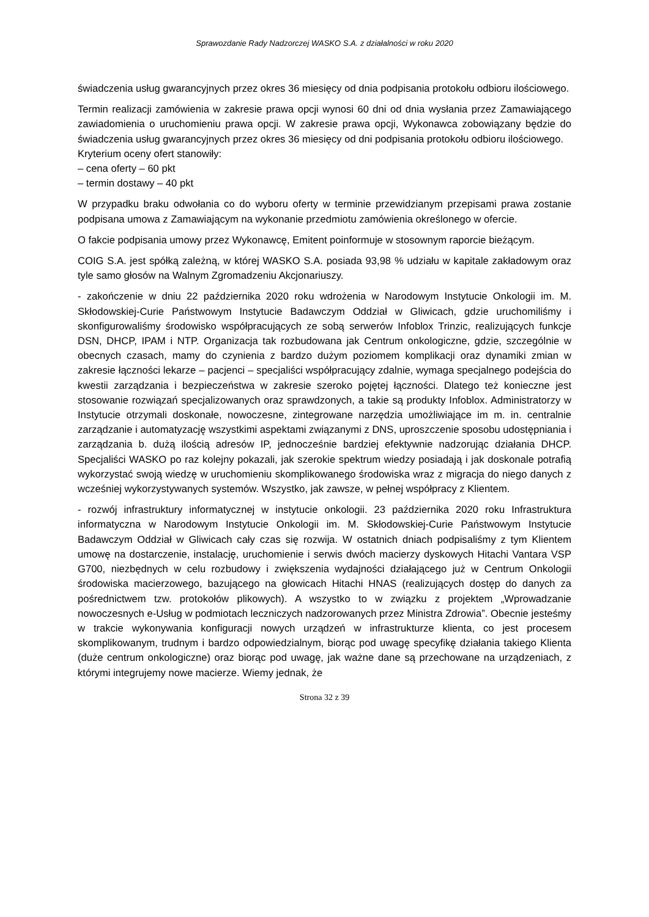Sprawozdanie Rady Nadzorczej WASKO S.A. z działalności w roku 2020
świadczenia usług gwarancyjnych przez okres 36 miesięcy od dnia podpisania protokołu odbioru ilościowego.
Termin realizacji zamówienia w zakresie prawa opcji wynosi 60 dni od dnia wysłania przez Zamawiającego zawiadomienia o uruchomieniu prawa opcji. W zakresie prawa opcji, Wykonawca zobowiązany będzie do świadczenia usług gwarancyjnych przez okres 36 miesięcy od dni podpisania protokołu odbioru ilościowego.
Kryterium oceny ofert stanowiły:
– cena oferty – 60 pkt
– termin dostawy – 40 pkt
W przypadku braku odwołania co do wyboru oferty w terminie przewidzianym przepisami prawa zostanie podpisana umowa z Zamawiającym na wykonanie przedmiotu zamówienia określonego w ofercie.
O fakcie podpisania umowy przez Wykonawcę, Emitent poinformuje w stosownym raporcie bieżącym.
COIG S.A. jest spółką zależną, w której WASKO S.A. posiada 93,98 % udziału w kapitale zakładowym oraz tyle samo głosów na Walnym Zgromadzeniu Akcjonariuszy.
- zakończenie w dniu 22 października 2020 roku wdrożenia w Narodowym Instytucie Onkologii im. M. Skłodowskiej-Curie Państwowym Instytucie Badawczym Oddział w Gliwicach, gdzie uruchomiliśmy i skonfigurowaliśmy środowisko współpracujących ze sobą serwerów Infoblox Trinzic, realizujących funkcje DSN, DHCP, IPAM i NTP. Organizacja tak rozbudowana jak Centrum onkologiczne, gdzie, szczególnie w obecnych czasach, mamy do czynienia z bardzo dużym poziomem komplikacji oraz dynamiki zmian w zakresie łączności lekarze – pacjenci – specjaliści współpracujący zdalnie, wymaga specjalnego podejścia do kwestii zarządzania i bezpieczeństwa w zakresie szeroko pojętej łączności. Dlatego też konieczne jest stosowanie rozwiązań specjalizowanych oraz sprawdzonych, a takie są produkty Infoblox. Administratorzy w Instytucie otrzymali doskonałe, nowoczesne, zintegrowane narzędzia umożliwiające im m. in. centralnie zarządzanie i automatyzację wszystkimi aspektami związanymi z DNS, uproszczenie sposobu udostępniania i zarządzania b. dużą ilością adresów IP, jednocześnie bardziej efektywnie nadzorując działania DHCP. Specjaliści WASKO po raz kolejny pokazali, jak szerokie spektrum wiedzy posiadają i jak doskonale potrafią wykorzystać swoją wiedzę w uruchomieniu skomplikowanego środowiska wraz z migracja do niego danych z wcześniej wykorzystywanych systemów. Wszystko, jak zawsze, w pełnej współpracy z Klientem.
- rozwój infrastruktury informatycznej w instytucie onkologii. 23 października 2020 roku Infrastruktura informatyczna w Narodowym Instytucie Onkologii im. M. Skłodowskiej-Curie Państwowym Instytucie Badawczym Oddział w Gliwicach cały czas się rozwija. W ostatnich dniach podpisaliśmy z tym Klientem umowę na dostarczenie, instalację, uruchomienie i serwis dwóch macierzy dyskowych Hitachi Vantara VSP G700, niezbędnych w celu rozbudowy i zwiększenia wydajności działającego już w Centrum Onkologii środowiska macierzowego, bazującego na głowicach Hitachi HNAS (realizujących dostęp do danych za pośrednictwem tzw. protokołów plikowych). A wszystko to w związku z projektem „Wprowadzanie nowoczesnych e-Usług w podmiotach leczniczych nadzorowanych przez Ministra Zdrowia”. Obecnie jesteśmy w trakcie wykonywania konfiguracji nowych urządzeń w infrastrukturze klienta, co jest procesem skomplikowanym, trudnym i bardzo odpowiedzialnym, biorąc pod uwagę specyfikę działania takiego Klienta (duże centrum onkologiczne) oraz biorąc pod uwagę, jak ważne dane są przechowane na urządzeniach, z którymi integrujemy nowe macierze. Wiemy jednak, że
Strona 32 z 39